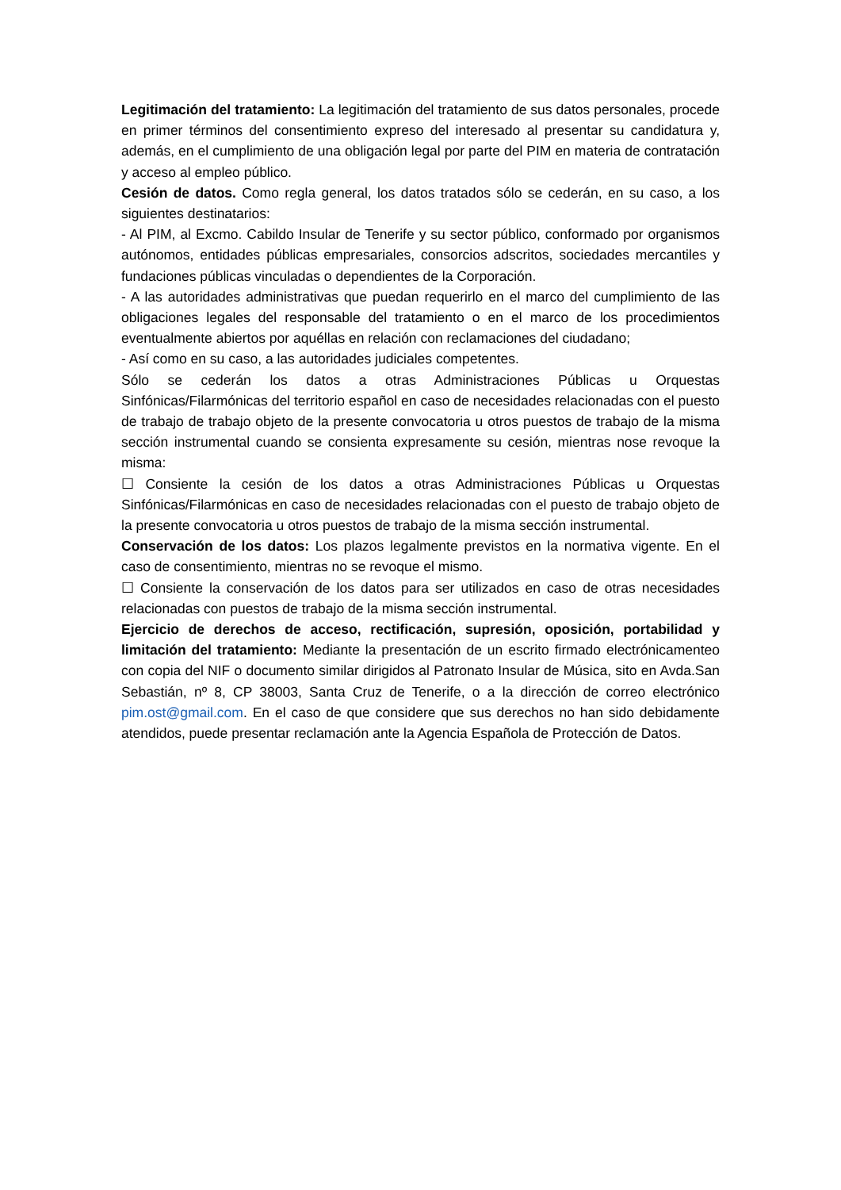Legitimación del tratamiento: La legitimación del tratamiento de sus datos personales, procede en primer términos del consentimiento expreso del interesado al presentar su candidatura y, además, en el cumplimiento de una obligación legal por parte del PIM en materia de contratación y acceso al empleo público.
Cesión de datos. Como regla general, los datos tratados sólo se cederán, en su caso, a los siguientes destinatarios:
- Al PIM, al Excmo. Cabildo Insular de Tenerife y su sector público, conformado por organismos autónomos, entidades públicas empresariales, consorcios adscritos, sociedades mercantiles y fundaciones públicas vinculadas o dependientes de la Corporación.
- A las autoridades administrativas que puedan requerirlo en el marco del cumplimiento de las obligaciones legales del responsable del tratamiento o en el marco de los procedimientos eventualmente abiertos por aquéllas en relación con reclamaciones del ciudadano;
- Así como en su caso, a las autoridades judiciales competentes.
Sólo se cederán los datos a otras Administraciones Públicas u Orquestas Sinfónicas/Filarmónicas del territorio español en caso de necesidades relacionadas con el puesto de trabajo de trabajo objeto de la presente convocatoria u otros puestos de trabajo de la misma sección instrumental cuando se consienta expresamente su cesión, mientras nose revoque la misma:
☐ Consiente la cesión de los datos a otras Administraciones Públicas u Orquestas Sinfónicas/Filarmónicas en caso de necesidades relacionadas con el puesto de trabajo objeto de la presente convocatoria u otros puestos de trabajo de la misma sección instrumental.
Conservación de los datos: Los plazos legalmente previstos en la normativa vigente. En el caso de consentimiento, mientras no se revoque el mismo.
☐ Consiente la conservación de los datos para ser utilizados en caso de otras necesidades relacionadas con puestos de trabajo de la misma sección instrumental.
Ejercicio de derechos de acceso, rectificación, supresión, oposición, portabilidad y limitación del tratamiento: Mediante la presentación de un escrito firmado electrónicamenteo con copia del NIF o documento similar dirigidos al Patronato Insular de Música, sito en Avda.San Sebastián, nº 8, CP 38003, Santa Cruz de Tenerife, o a la dirección de correo electrónico pim.ost@gmail.com. En el caso de que considere que sus derechos no han sido debidamente atendidos, puede presentar reclamación ante la Agencia Española de Protección de Datos.